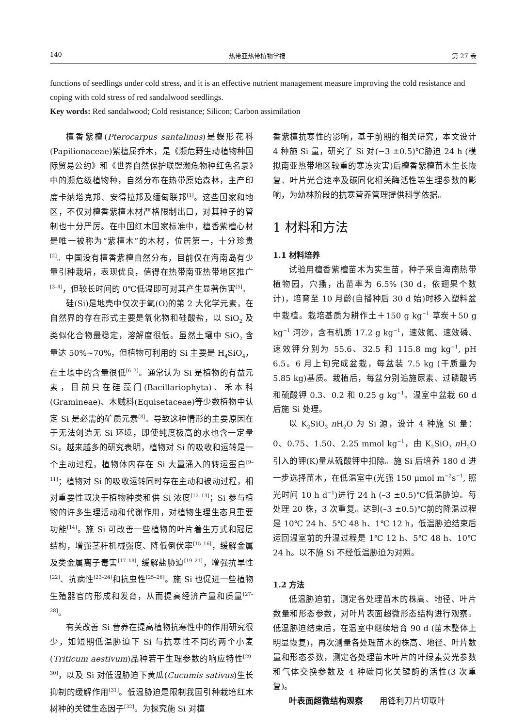140 热带亚热带植物学报 第 27 卷
functions of seedlings under cold stress, and it is an effective nutrient management measure improving the cold resistance and coping with cold stress of red sandalwood seedlings.
Key words: Red sandalwood; Cold resistance; Silicon; Carbon assimilation
檀香紫檀(Pterocarpus santalinus)是蝶形花科(Papilionaceae)紫檀属乔木，是《濒危野生动植物种国际贸易公约》和《世界自然保护联盟濒危物种红色名录》中的濒危级植物种，自然分布在热带原始森林，主产印度卡纳塔克邦、安得拉邦及缅甸联邦<sup>[1]</sup>。这些国家和地区，不仅对檀香紫檀木材严格限制出口，对其种子的管制也十分严厉。在中国红木国家标准中，檀香紫檀心材是唯一被称为“紫檀木”的木材，位居第一，十分珍贵<sup>[2]</sup>。中国没有檀香紫檀自然分布，目前仅在海南岛有少量引种栽培，表现优良，值得在热带南亚热带地区推广<sup>[3–4]</sup>，但较长时间的 0℃低温即可对其产生显著伤害<sup>[5]</sup>。
硅(Si)是地壳中仅次于氧(O)的第 2 大化学元素，在自然界的存在形式主要是氧化物和硅酸盐，以 SiO<sub>2</sub> 及类似化合物最稳定，溶解度很低。虽然土壤中 SiO<sub>2</sub> 含量达 50%~70%，但植物可利用的 Si 主要是 H<sub>4</sub>SiO<sub>4</sub>，在土壤中的含量很低<sup>[6–7]</sup>。通常认为 Si 是植物的有益元素，目前只在硅藻门(Bacillariophyta)、禾本科(Gramineae)、木贼科(Equisetaceae)等少数植物中认定 Si 是必需的矿质元素<sup>[8]</sup>。导致这种情形的主要原因在于无法创造无 Si 环境，即使纯度极高的水也含一定量 Si。越来越多的研究表明，植物对 Si 的吸收和运转是一个主动过程，植物体内存在 Si 大量涌入的转运蛋白<sup>[9–11]</sup>；植物对 Si 的吸收运转同时存在主动和被动过程，相对重要性取决于植物种类和供 Si 浓度<sup>[12–13]</sup>；Si 参与植物的许多生理活动和代谢作用，对植物生理生态具重要功能<sup>[14]</sup>。施 Si 可改善一些植物的叶片着生方式和冠层结构，增强茎秆机械强度、降低倒伏率<sup>[15–16]</sup>，缓解金属及类金属离子毒害<sup>[17–18]</sup>, 缓解盐胁迫<sup>[19–21]</sup>，增强抗旱性<sup>[22]</sup>、抗病性<sup>[23–24]</sup>和抗虫性<sup>[25–26]</sup>。施 Si 也促进一些植物生殖器官的形成和发育，从而提高经济产量和质量<sup>[27–28]</sup>。
有关改善 Si 营养在提高植物抗寒性中的作用研究很少，如短期低温胁迫下 Si 与抗寒性不同的两个小麦(Triticum aestivum)品种若干生理参数的响应特性<sup>[29–30]</sup>，以及 Si 对低温胁迫下黄瓜(Cucumis sativus)生长抑制的缓解作用<sup>[31]</sup>。低温胁迫是限制我国引种栽培红木树种的关键生态因子<sup>[32]</sup>。为探究施 Si 对檀
香紫檀抗寒性的影响，基于前期的相关研究，本文设计 4 种施 Si 量，研究了 Si 对(−3 ±0.5)℃胁迫 24 h (模拟南亚热带地区较重的寒冻灾害)后檀香紫檀苗木生长恢复、叶片光合速率及碳同化相关酶活性等生理参数的影响，为幼林阶段的抗寒营养管理提供科学依据。
1 材料和方法
1.1 材料培养
试验用檀香紫檀苗木为实生苗，种子采自海南热带植物园，穴播，出苗率为 6.5% (30 d，依翅果个数计)，培育至 10 月龄(自播种后 30 d 始)时移入塑料盆中栽植。栽培基质为耕作土＋150 g kg<sup>−1</sup> 草炭＋50 g kg<sup>−1</sup> 河沙，含有机质 17.2 g kg<sup>−1</sup>，速效氮、速效磷、速效钾分别为 55.6、32.5 和 115.8 mg kg<sup>−1</sup>, pH 6.5。6 月上旬完成盆栽，每盆装 7.5 kg (干质量为 5.85 kg)基质。栽植后，每盆分别追施尿素、过磷酸钙和硫酸钾 0.3、0.2 和 0.25 g kg<sup>−1</sup>。温室中盆栽 60 d 后施 Si 处理。
以 K<sub>2</sub>SiO<sub>3</sub> n H<sub>2</sub>O 为 Si 源，设计 4 种施 Si 量：0、0.75、1.50、2.25 mmol kg<sup>−1</sup>，由 K<sub>2</sub>SiO<sub>3</sub> n H<sub>2</sub>O 引入的钾(K)量从硫酸钾中扣除。施 Si 后培养 180 d 进一步选择苗木，在低温室中(光强 150 μmol m<sup>−2</sup>s<sup>−1</sup>, 照光时间 10 h d<sup>−1</sup>)进行 24 h (–3 ±0.5)℃低温胁迫。每处理 20 株，3 次重复。达到(–3 ±0.5)℃前的降温过程是 10℃ 24 h、5℃ 48 h、1℃ 12 h，低温胁迫结束后运回温室前的升温过程是 1℃ 12 h、5℃ 48 h、10℃ 24 h。以不施 Si 不经低温胁迫为对照。
1.2 方法
低温胁迫前，测定各处理苗木的株高、地径、叶片数量和形态参数，对叶片表面超微形态结构进行观察。低温胁迫结束后，在温室中继续培育 90 d (苗木整体上明显恢复)，再次测量各处理苗木的株高、地径、叶片数量和形态参数，测定各处理苗木叶片的叶绿素荧光参数和气体交换参数及 4 种碳同化关键酶的活性(3 次重复)。
叶表面超微结构观察　　用锋利刀片切取叶